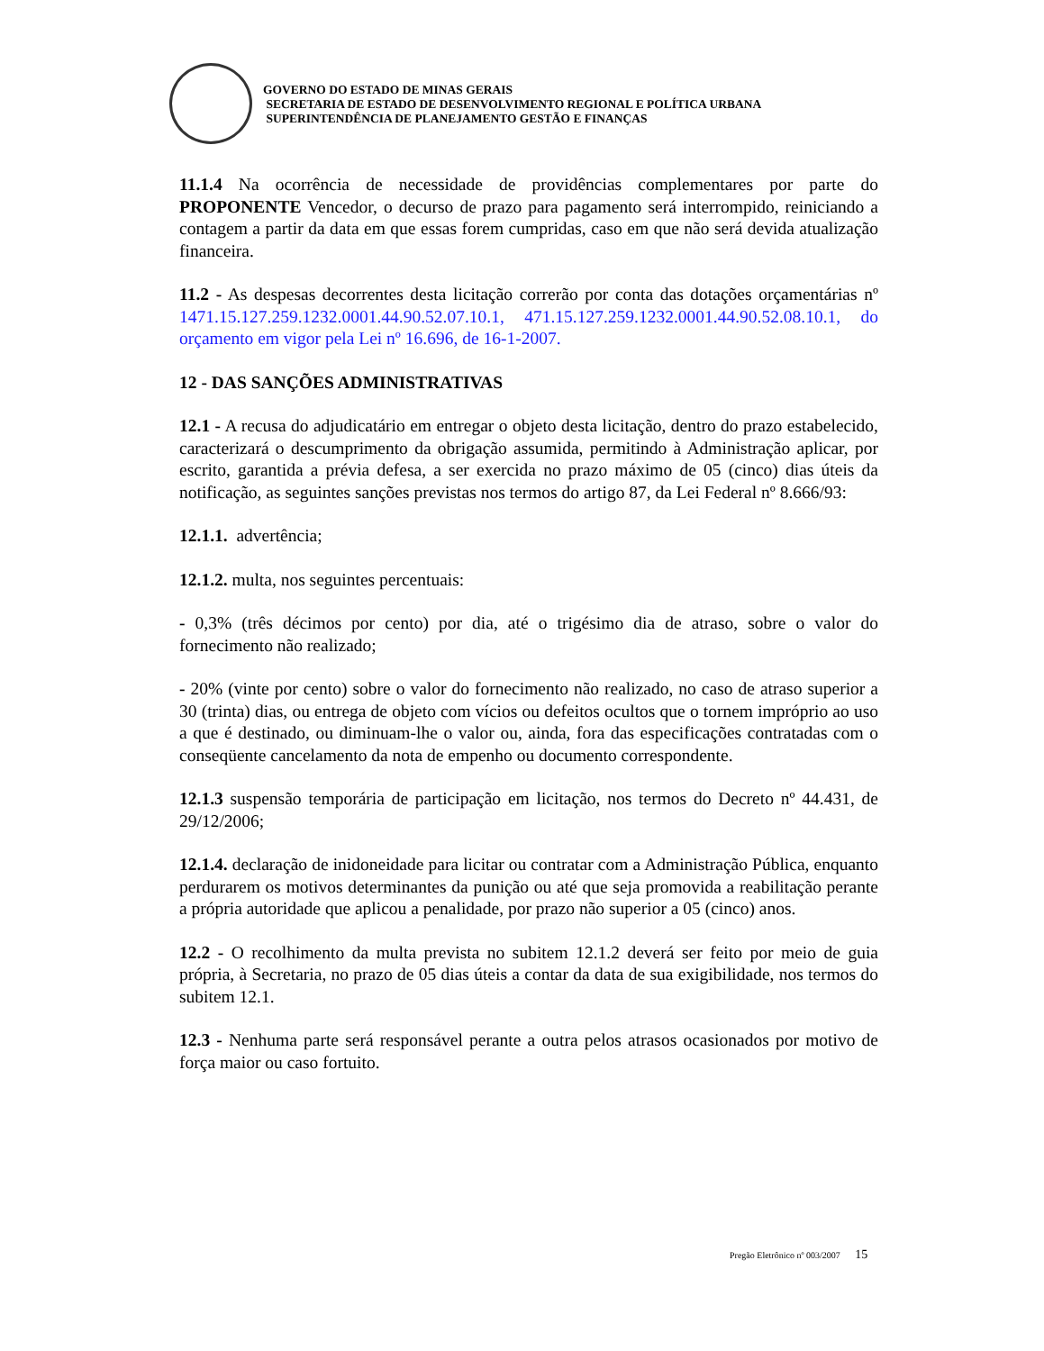GOVERNO DO ESTADO DE MINAS GERAIS
SECRETARIA DE ESTADO DE DESENVOLVIMENTO REGIONAL E POLÍTICA URBANA
SUPERINTENDÊNCIA DE PLANEJAMENTO GESTÃO E FINANÇAS
11.1.4 Na ocorrência de necessidade de providências complementares por parte do PROPONENTE Vencedor, o decurso de prazo para pagamento será interrompido, reiniciando a contagem a partir da data em que essas forem cumpridas, caso em que não será devida atualização financeira.
11.2 - As despesas decorrentes desta licitação correrão por conta das dotações orçamentárias nº 1471.15.127.259.1232.0001.44.90.52.07.10.1, 471.15.127.259.1232.0001.44.90.52.08.10.1, do orçamento em vigor pela Lei nº 16.696, de 16-1-2007.
12 - DAS SANÇÕES ADMINISTRATIVAS
12.1 - A recusa do adjudicatário em entregar o objeto desta licitação, dentro do prazo estabelecido, caracterizará o descumprimento da obrigação assumida, permitindo à Administração aplicar, por escrito, garantida a prévia defesa, a ser exercida no prazo máximo de 05 (cinco) dias úteis da notificação, as seguintes sanções previstas nos termos do artigo 87, da Lei Federal nº 8.666/93:
12.1.1. advertência;
12.1.2. multa, nos seguintes percentuais:
- 0,3% (três décimos por cento) por dia, até o trigésimo dia de atraso, sobre o valor do fornecimento não realizado;
- 20% (vinte por cento) sobre o valor do fornecimento não realizado, no caso de atraso superior a 30 (trinta) dias, ou entrega de objeto com vícios ou defeitos ocultos que o tornem impróprio ao uso a que é destinado, ou diminuam-lhe o valor ou, ainda, fora das especificações contratadas com o conseqüente cancelamento da nota de empenho ou documento correspondente.
12.1.3 suspensão temporária de participação em licitação, nos termos do Decreto nº 44.431, de 29/12/2006;
12.1.4. declaração de inidoneidade para licitar ou contratar com a Administração Pública, enquanto perdurarem os motivos determinantes da punição ou até que seja promovida a reabilitação perante a própria autoridade que aplicou a penalidade, por prazo não superior a 05 (cinco) anos.
12.2 - O recolhimento da multa prevista no subitem 12.1.2 deverá ser feito por meio de guia própria, à Secretaria, no prazo de 05 dias úteis a contar da data de sua exigibilidade, nos termos do subitem 12.1.
12.3 - Nenhuma parte será responsável perante a outra pelos atrasos ocasionados por motivo de força maior ou caso fortuito.
Pregão Eletrônico nº 003/2007 15